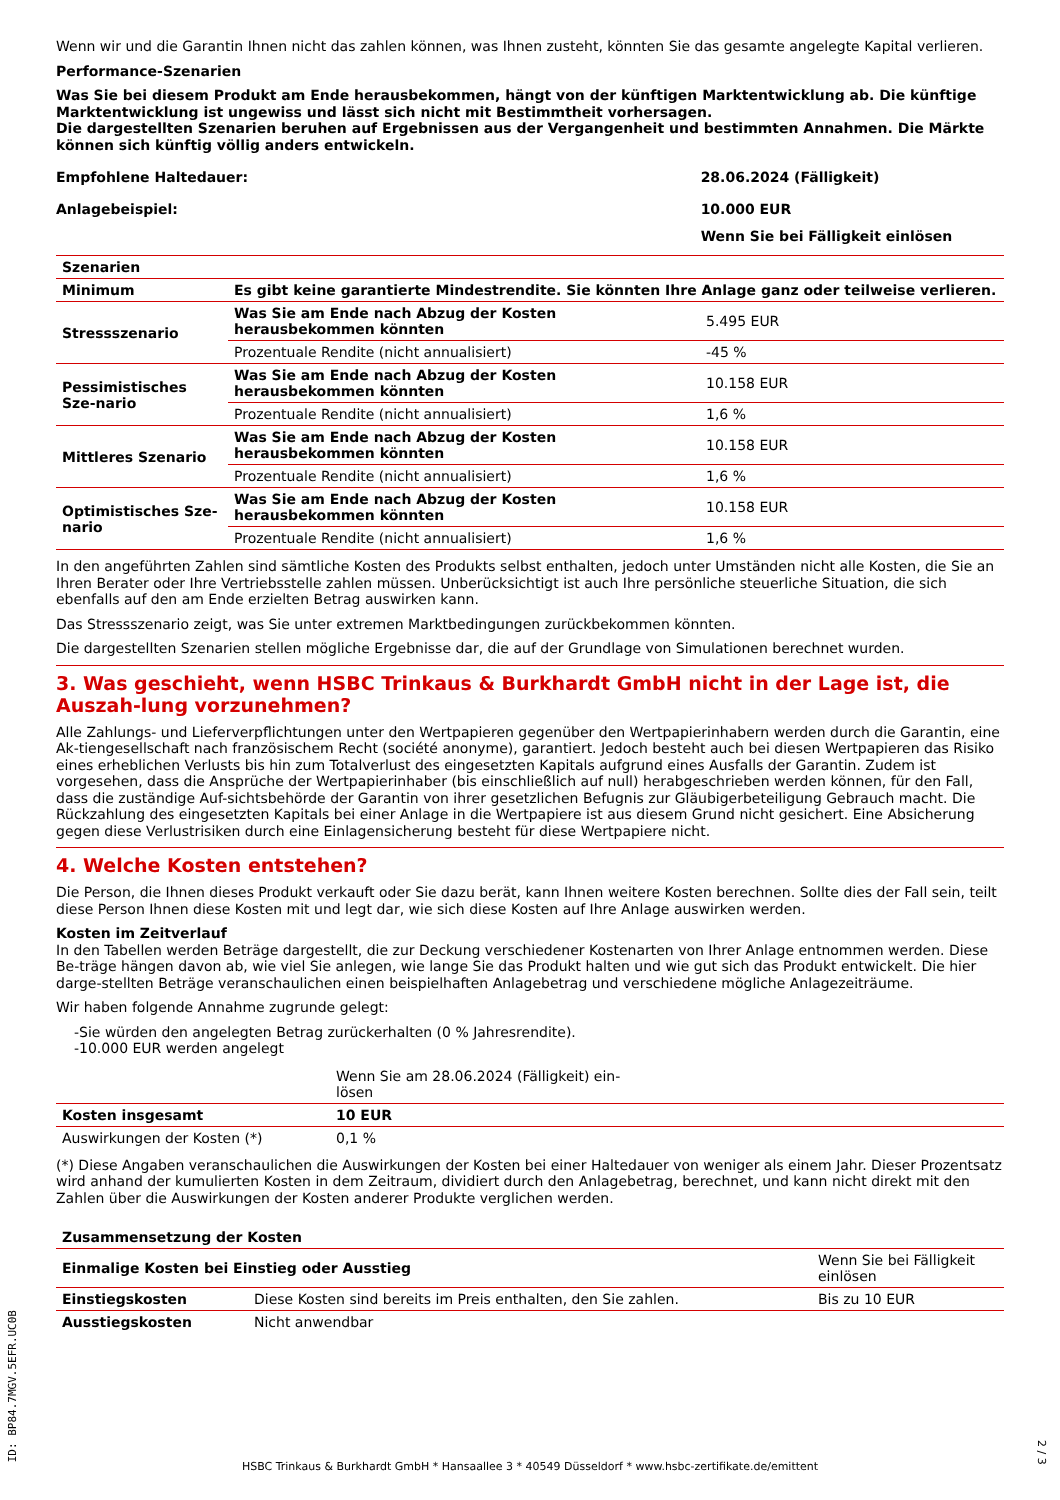Wenn wir und die Garantin Ihnen nicht das zahlen können, was Ihnen zusteht, könnten Sie das gesamte angelegte Kapital verlieren.
Performance-Szenarien
Was Sie bei diesem Produkt am Ende herausbekommen, hängt von der künftigen Marktentwicklung ab. Die künftige Marktentwicklung ist ungewiss und lässt sich nicht mit Bestimmtheit vorhersagen.
Die dargestellten Szenarien beruhen auf Ergebnissen aus der Vergangenheit und bestimmten Annahmen. Die Märkte können sich künftig völlig anders entwickeln.
| Empfohlene Haltedauer: | 28.06.2024 (Fälligkeit) |
| Anlagebeispiel: | 10.000 EUR |
| | Wenn Sie bei Fälligkeit einlösen |
| Szenarien | | |
| --- | --- | --- |
| Minimum | Es gibt keine garantierte Mindestrendite. Sie könnten Ihre Anlage ganz oder teilweise verlieren. | |
| Stressszenario | Was Sie am Ende nach Abzug der Kosten herausbekommen könnten | 5.495 EUR |
| | Prozentuale Rendite (nicht annualisiert) | -45 % |
| Pessimistisches Sze-nario | Was Sie am Ende nach Abzug der Kosten herausbekommen könnten | 10.158 EUR |
| | Prozentuale Rendite (nicht annualisiert) | 1,6 % |
| Mittleres Szenario | Was Sie am Ende nach Abzug der Kosten herausbekommen könnten | 10.158 EUR |
| | Prozentuale Rendite (nicht annualisiert) | 1,6 % |
| Optimistisches Sze-nario | Was Sie am Ende nach Abzug der Kosten herausbekommen könnten | 10.158 EUR |
| | Prozentuale Rendite (nicht annualisiert) | 1,6 % |
In den angeführten Zahlen sind sämtliche Kosten des Produkts selbst enthalten, jedoch unter Umständen nicht alle Kosten, die Sie an Ihren Berater oder Ihre Vertriebsstelle zahlen müssen. Unberücksichtigt ist auch Ihre persönliche steuerliche Situation, die sich ebenfalls auf den am Ende erzielten Betrag auswirken kann.
Das Stressszenario zeigt, was Sie unter extremen Marktbedingungen zurückbekommen könnten.
Die dargestellten Szenarien stellen mögliche Ergebnisse dar, die auf der Grundlage von Simulationen berechnet wurden.
3. Was geschieht, wenn HSBC Trinkaus & Burkhardt GmbH nicht in der Lage ist, die Auszah-lung vorzunehmen?
Alle Zahlungs- und Lieferverpflichtungen unter den Wertpapieren gegenüber den Wertpapierinhabern werden durch die Garantin, eine Ak-tiengesellschaft nach französischem Recht (société anonyme), garantiert. Jedoch besteht auch bei diesen Wertpapieren das Risiko eines erheblichen Verlusts bis hin zum Totalverlust des eingesetzten Kapitals aufgrund eines Ausfalls der Garantin. Zudem ist vorgesehen, dass die Ansprüche der Wertpapierinhaber (bis einschließlich auf null) herabgeschrieben werden können, für den Fall, dass die zuständige Auf-sichtsbehörde der Garantin von ihrer gesetzlichen Befugnis zur Gläubigerbeteiligung Gebrauch macht. Die Rückzahlung des eingesetzten Kapitals bei einer Anlage in die Wertpapiere ist aus diesem Grund nicht gesichert. Eine Absicherung gegen diese Verlustrisiken durch eine Einlagensicherung besteht für diese Wertpapiere nicht.
4. Welche Kosten entstehen?
Die Person, die Ihnen dieses Produkt verkauft oder Sie dazu berät, kann Ihnen weitere Kosten berechnen. Sollte dies der Fall sein, teilt diese Person Ihnen diese Kosten mit und legt dar, wie sich diese Kosten auf Ihre Anlage auswirken werden.
Kosten im Zeitverlauf
In den Tabellen werden Beträge dargestellt, die zur Deckung verschiedener Kostenarten von Ihrer Anlage entnommen werden. Diese Be-träge hängen davon ab, wie viel Sie anlegen, wie lange Sie das Produkt halten und wie gut sich das Produkt entwickelt. Die hier darge-stellten Beträge veranschaulichen einen beispielhaften Anlagebetrag und verschiedene mögliche Anlagezeiträume.
Wir haben folgende Annahme zugrunde gelegt:
-Sie würden den angelegten Betrag zurückerhalten (0 % Jahresrendite).
-10.000 EUR werden angelegt
| | Wenn Sie am 28.06.2024 (Fälligkeit) ein-lösen | |
| Kosten insgesamt | 10 EUR | |
| Auswirkungen der Kosten (*) | 0,1 % | |
(*) Diese Angaben veranschaulichen die Auswirkungen der Kosten bei einer Haltedauer von weniger als einem Jahr. Dieser Prozentsatz wird anhand der kumulierten Kosten in dem Zeitraum, dividiert durch den Anlagebetrag, berechnet, und kann nicht direkt mit den Zahlen über die Auswirkungen der Kosten anderer Produkte verglichen werden.
| Zusammensetzung der Kosten | | |
| --- | --- | --- |
| Einmalige Kosten bei Einstieg oder Ausstieg | | Wenn Sie bei Fälligkeit einlösen |
| Einstiegskosten | Diese Kosten sind bereits im Preis enthalten, den Sie zahlen. | Bis zu 10 EUR |
| Ausstiegskosten | Nicht anwendbar | |
ID: BP84.7MGV.5EFR.UC0B
HSBC Trinkaus & Burkhardt GmbH * Hansaallee 3 * 40549 Düsseldorf * www.hsbc-zertifikate.de/emittent
2 / 3